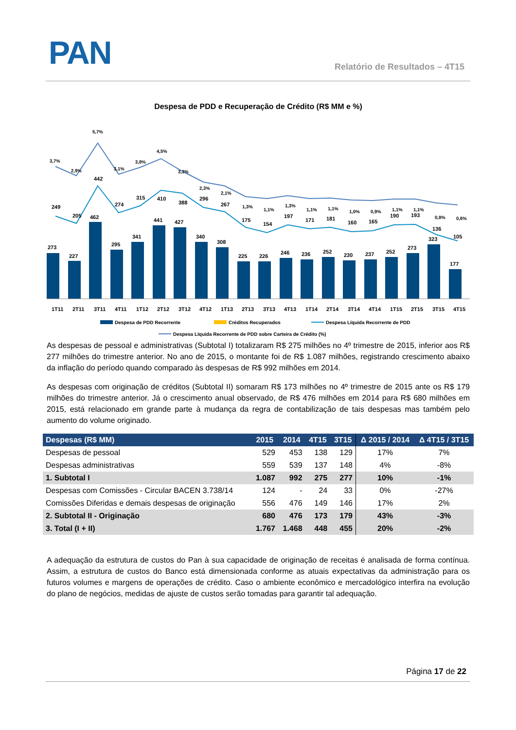PAN Relatório de Resultados – 4T15
Despesa de PDD e Recuperação de Crédito (R$ MM e %)
273
227
462
295
341
441
427
340
308
225
226
246
236
252
230
237
252
273
323
177
249
205
442
274
315
410
388
296
267
175
154
197
171
181
160
165
190
193
136
105
3,7%
2,9%
5,7%
3,1%
3,8%
4,5%
3,3%
2,3%
2,1%
1,3%
1,1%
1,3%
1,1%
1,1%
1,0%
0,9%
1,1%
1,1%
0,8%
0,6%
1T11
2T11
3T11
4T11
1T12
2T12
3T12
4T12
1T13
2T13
3T13
4T13
1T14
2T14
3T14
4T14
1T15
2T15
3T15
4T15
Despesa de PDD Recorrente
Créditos Recuperados
Despesa Líquida Recorrente de PDD
Despesa Líquida Recorrente de PDD sobre Carteira de Crédito (%)
As despesas de pessoal e administrativas (Subtotal I) totalizaram R$ 275 milhões no 4º trimestre de 2015, inferior aos R$ 277 milhões do trimestre anterior. No ano de 2015, o montante foi de R$ 1.087 milhões, registrando crescimento abaixo da inflação do período quando comparado às despesas de R$ 992 milhões em 2014.
As despesas com originação de créditos (Subtotal II) somaram R$ 173 milhões no 4º trimestre de 2015 ante os R$ 179 milhões do trimestre anterior. Já o crescimento anual observado, de R$ 476 milhões em 2014 para R$ 680 milhões em 2015, está relacionado em grande parte à mudança da regra de contabilização de tais despesas mas também pelo aumento do volume originado.
| Despesas (R$ MM) | 2015 | 2014 | 4T15 | 3T15 | Δ 2015 / 2014 | Δ 4T15 / 3T15 |
| --- | --- | --- | --- | --- | --- | --- |
| Despesas de pessoal | 529 | 453 | 138 | 129 | 17% | 7% |
| Despesas administrativas | 559 | 539 | 137 | 148 | 4% | -8% |
| 1. Subtotal I | 1.087 | 992 | 275 | 277 | 10% | -1% |
| Despesas com Comissões - Circular BACEN 3.738/14 | 124 | - | 24 | 33 | 0% | -27% |
| Comissões Diferidas e demais despesas de originação | 556 | 476 | 149 | 146 | 17% | 2% |
| 2. Subtotal II - Originação | 680 | 476 | 173 | 179 | 43% | -3% |
| 3. Total (I + II) | 1.767 | 1.468 | 448 | 455 | 20% | -2% |
A adequação da estrutura de custos do Pan à sua capacidade de originação de receitas é analisada de forma contínua. Assim, a estrutura de custos do Banco está dimensionada conforme as atuais expectativas da administração para os futuros volumes e margens de operações de crédito. Caso o ambiente econômico e mercadológico interfira na evolução do plano de negócios, medidas de ajuste de custos serão tomadas para garantir tal adequação.
Página 17 de 22